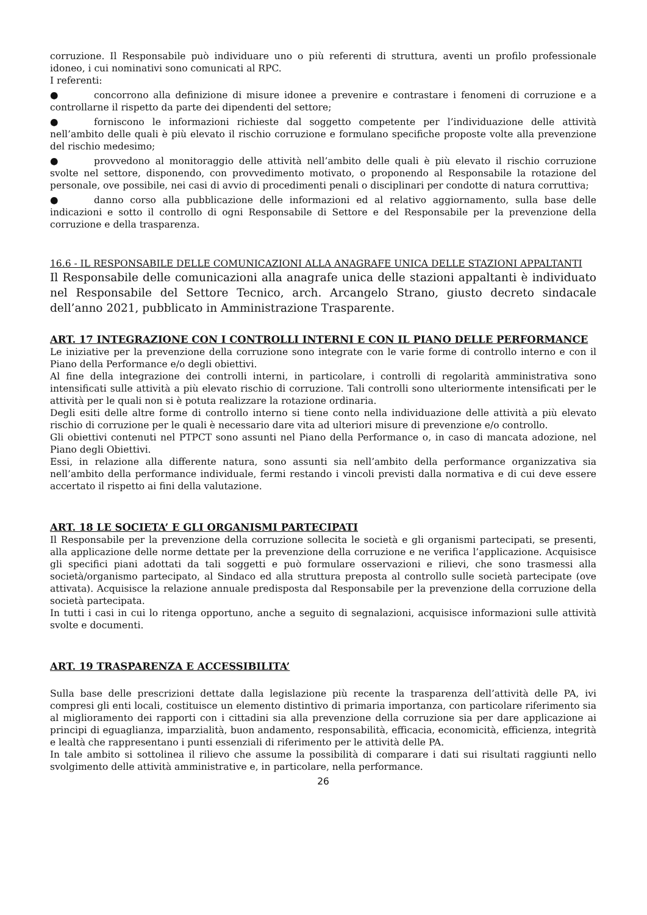corruzione. Il Responsabile può individuare uno o più referenti di struttura, aventi un profilo professionale idoneo, i cui nominativi sono comunicati al RPC.
I referenti:
● concorrono alla definizione di misure idonee a prevenire e contrastare i fenomeni di corruzione e a controllarne il rispetto da parte dei dipendenti del settore;
● forniscono le informazioni richieste dal soggetto competente per l’individuazione delle attività nell’ambito delle quali è più elevato il rischio corruzione e formulano specifiche proposte volte alla prevenzione del rischio medesimo;
● provvedono al monitoraggio delle attività nell’ambito delle quali è più elevato il rischio corruzione svolte nel settore, disponendo, con provvedimento motivato, o proponendo al Responsabile la rotazione del personale, ove possibile, nei casi di avvio di procedimenti penali o disciplinari per condotte di natura corruttiva;
● danno corso alla pubblicazione delle informazioni ed al relativo aggiornamento, sulla base delle indicazioni e sotto il controllo di ogni Responsabile di Settore e del Responsabile per la prevenzione della corruzione e della trasparenza.
16.6 - IL RESPONSABILE DELLE COMUNICAZIONI ALLA ANAGRAFE UNICA DELLE STAZIONI APPALTANTI
Il Responsabile delle comunicazioni alla anagrafe unica delle stazioni appaltanti è individuato nel Responsabile del Settore Tecnico, arch. Arcangelo Strano, giusto decreto sindacale dell’anno 2021, pubblicato in Amministrazione Trasparente.
ART. 17 INTEGRAZIONE CON I CONTROLLI INTERNI E CON IL PIANO DELLE PERFORMANCE
Le iniziative per la prevenzione della corruzione sono integrate con le varie forme di controllo interno e con il Piano della Performance e/o degli obiettivi.
Al fine della integrazione dei controlli interni, in particolare, i controlli di regolarità amministrativa sono intensificati sulle attività a più elevato rischio di corruzione. Tali controlli sono ulteriormente intensificati per le attività per le quali non si è potuta realizzare la rotazione ordinaria.
Degli esiti delle altre forme di controllo interno si tiene conto nella individuazione delle attività a più elevato rischio di corruzione per le quali è necessario dare vita ad ulteriori misure di prevenzione e/o controllo.
Gli obiettivi contenuti nel PTPCT sono assunti nel Piano della Performance o, in caso di mancata adozione, nel Piano degli Obiettivi.
Essi, in relazione alla differente natura, sono assunti sia nell’ambito della performance organizzativa sia nell’ambito della performance individuale, fermi restando i vincoli previsti dalla normativa e di cui deve essere accertato il rispetto ai fini della valutazione.
ART. 18 LE SOCIETA’ E GLI ORGANISMI PARTECIPATI
Il Responsabile per la prevenzione della corruzione sollecita le società e gli organismi partecipati, se presenti, alla applicazione delle norme dettate per la prevenzione della corruzione e ne verifica l’applicazione. Acquisisce gli specifici piani adottati da tali soggetti e può formulare osservazioni e rilievi, che sono trasmessi alla società/organismo partecipato, al Sindaco ed alla struttura preposta al controllo sulle società partecipate (ove attivata). Acquisisce la relazione annuale predisposta dal Responsabile per la prevenzione della corruzione della società partecipata.
In tutti i casi in cui lo ritenga opportuno, anche a seguito di segnalazioni, acquisisce informazioni sulle attività svolte e documenti.
ART. 19 TRASPARENZA E ACCESSIBILITA’
Sulla base delle prescrizioni dettate dalla legislazione più recente la trasparenza dell’attività delle PA, ivi compresi gli enti locali, costituisce un elemento distintivo di primaria importanza, con particolare riferimento sia al miglioramento dei rapporti con i cittadini sia alla prevenzione della corruzione sia per dare applicazione ai principi di eguaglianza, imparzialità, buon andamento, responsabilità, efficacia, economicità, efficienza, integrità e lealtà che rappresentano i punti essenziali di riferimento per le attività delle PA.
In tale ambito si sottolinea il rilievo che assume la possibilità di comparare i dati sui risultati raggiunti nello svolgimento delle attività amministrative e, in particolare, nella performance.
26